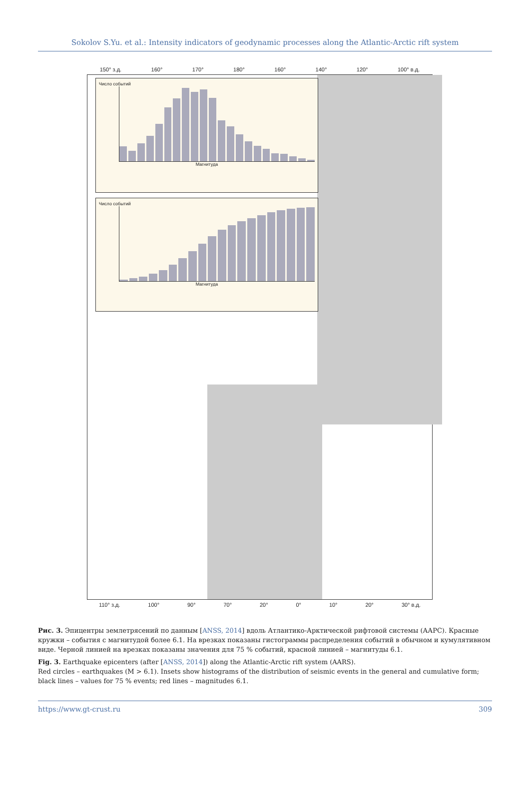Sokolov S.Yu. et al.: Intensity indicators of geodynamic processes along the Atlantic-Arctic rift system
150° з.д. 160° 170° 180° 160° 140° 120° 100° в.д.
Число событий
Магнитуда
Число событий
Магнитуда
110° з.д. 100° 90° 70° 20° 0° 10° 20° 30° в.д.
Рис. 3. Эпицентры землетрясений по данным [ANSS, 2014] вдоль Атлантико-Арктической рифтовой системы (ААРС). Красные кружки – события с магнитудой более 6.1. На врезках показаны гистограммы распределения событий в обычном и кумулятивном виде. Черной линией на врезках показаны значения для 75 % событий, красной линией – магнитуды 6.1.
Fig. 3. Earthquake epicenters (after [ANSS, 2014]) along the Atlantic-Arctic rift system (AARS).
Red circles – earthquakes (M > 6.1). Insets show histograms of the distribution of seismic events in the general and cumulative form; black lines – values for 75 % events; red lines – magnitudes 6.1.
https://www.gt-crust.ru 309